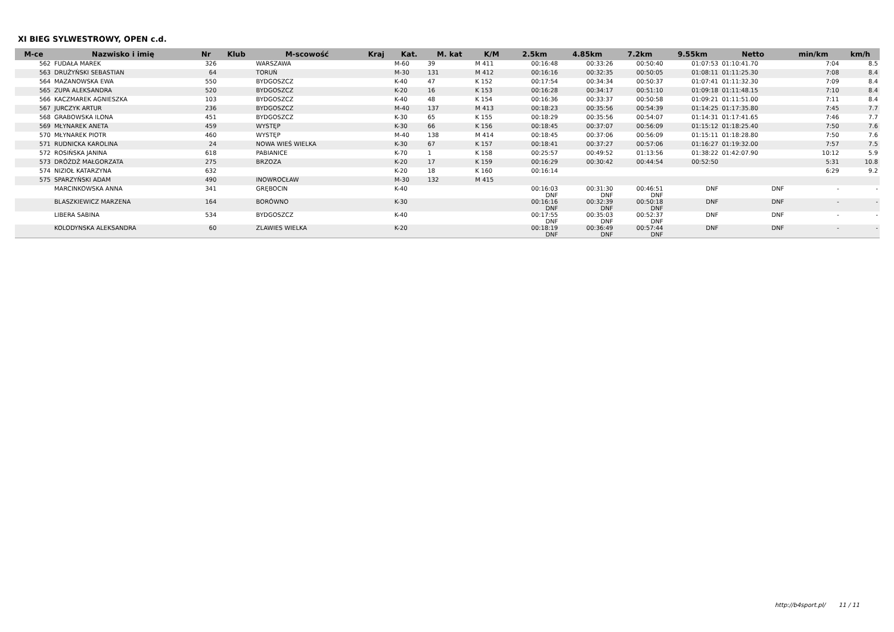XI BIEG SYLWESTROWY, OPEN c.d.
| M-ce | Nazwisko i imię | Nr | Klub | M-scowość | Kraj | Kat. | M. kat | K/M | 2.5km | 4.85km | 7.2km | 9.55km | Netto | min/km | km/h |
| --- | --- | --- | --- | --- | --- | --- | --- | --- | --- | --- | --- | --- | --- | --- | --- |
| 562 | FUDAŁA MAREK | 326 | | WARSZAWA | | M-60 | 39 | M 411 | 00:16:48 | 00:33:26 | 00:50:40 | 01:07:53 | 01:10:41.70 | 7:04 | 8.5 |
| 563 | DRUŻYŃSKI SEBASTIAN | 64 | | TORUŃ | | M-30 | 131 | M 412 | 00:16:16 | 00:32:35 | 00:50:05 | 01:08:11 | 01:11:25.30 | 7:08 | 8.4 |
| 564 | MAZANOWSKA EWA | 550 | | BYDGOSZCZ | | K-40 | 47 | K 152 | 00:17:54 | 00:34:34 | 00:50:37 | 01:07:41 | 01:11:32.30 | 7:09 | 8.4 |
| 565 | ZUPA ALEKSANDRA | 520 | | BYDGOSZCZ | | K-20 | 16 | K 153 | 00:16:28 | 00:34:17 | 00:51:10 | 01:09:18 | 01:11:48.15 | 7:10 | 8.4 |
| 566 | KACZMAREK AGNIESZKA | 103 | | BYDGOSZCZ | | K-40 | 48 | K 154 | 00:16:36 | 00:33:37 | 00:50:58 | 01:09:21 | 01:11:51.00 | 7:11 | 8.4 |
| 567 | JURCZYK ARTUR | 236 | | BYDGOSZCZ | | M-40 | 137 | M 413 | 00:18:23 | 00:35:56 | 00:54:39 | 01:14:25 | 01:17:35.80 | 7:45 | 7.7 |
| 568 | GRABOWSKA ILONA | 451 | | BYDGOSZCZ | | K-30 | 65 | K 155 | 00:18:29 | 00:35:56 | 00:54:07 | 01:14:31 | 01:17:41.65 | 7:46 | 7.7 |
| 569 | MŁYNAREK ANETA | 459 | | WYSTĘP | | K-30 | 66 | K 156 | 00:18:45 | 00:37:07 | 00:56:09 | 01:15:12 | 01:18:25.40 | 7:50 | 7.6 |
| 570 | MŁYNAREK PIOTR | 460 | | WYSTĘP | | M-40 | 138 | M 414 | 00:18:45 | 00:37:06 | 00:56:09 | 01:15:11 | 01:18:28.80 | 7:50 | 7.6 |
| 571 | RUDNICKA KAROLINA | 24 | | NOWA WIEŚ WIELKA | | K-30 | 67 | K 157 | 00:18:41 | 00:37:27 | 00:57:06 | 01:16:27 | 01:19:32.00 | 7:57 | 7.5 |
| 572 | ROSIŃSKA JANINA | 618 | | PABIANICE | | K-70 | 1 | K 158 | 00:25:57 | 00:49:52 | 01:13:56 | 01:38:22 | 01:42:07.90 | 10:12 | 5.9 |
| 573 | DRÓŻDŻ MAŁGORZATA | 275 | | BRZOZA | | K-20 | 17 | K 159 | 00:16:29 | 00:30:42 | 00:44:54 | 00:52:50 | | 5:31 | 10.8 |
| 574 | NIZIOŁ KATARZYNA | 632 | | | | K-20 | 18 | K 160 | 00:16:14 | | | | | 6:29 | 9.2 |
| 575 | SPARZYŃSKI ADAM | 490 | | INOWROCŁAW | | M-30 | 132 | M 415 | | | | | | | |
| | MARCINKOWSKA ANNA | 341 | | GRĘBOCIN | | K-40 | | | 00:16:03 DNF | 00:31:30 DNF | 00:46:51 DNF | DNF | DNF | - | - |
| | BLASZKIEWICZ MARZENA | 164 | | BORÓWNO | | K-30 | | | 00:16:16 DNF | 00:32:39 DNF | 00:50:18 DNF | DNF | DNF | - | - |
| | LIBERA SABINA | 534 | | BYDGOSZCZ | | K-40 | | | 00:17:55 DNF | 00:35:03 DNF | 00:52:37 DNF | DNF | DNF | - | - |
| | KOLODYNSKA ALEKSANDRA | 60 | | ZLAWIES WIELKA | | K-20 | | | 00:18:19 DNF | 00:36:49 DNF | 00:57:44 DNF | DNF | DNF | - | - |
http://b4sport.pl/ 11 / 11